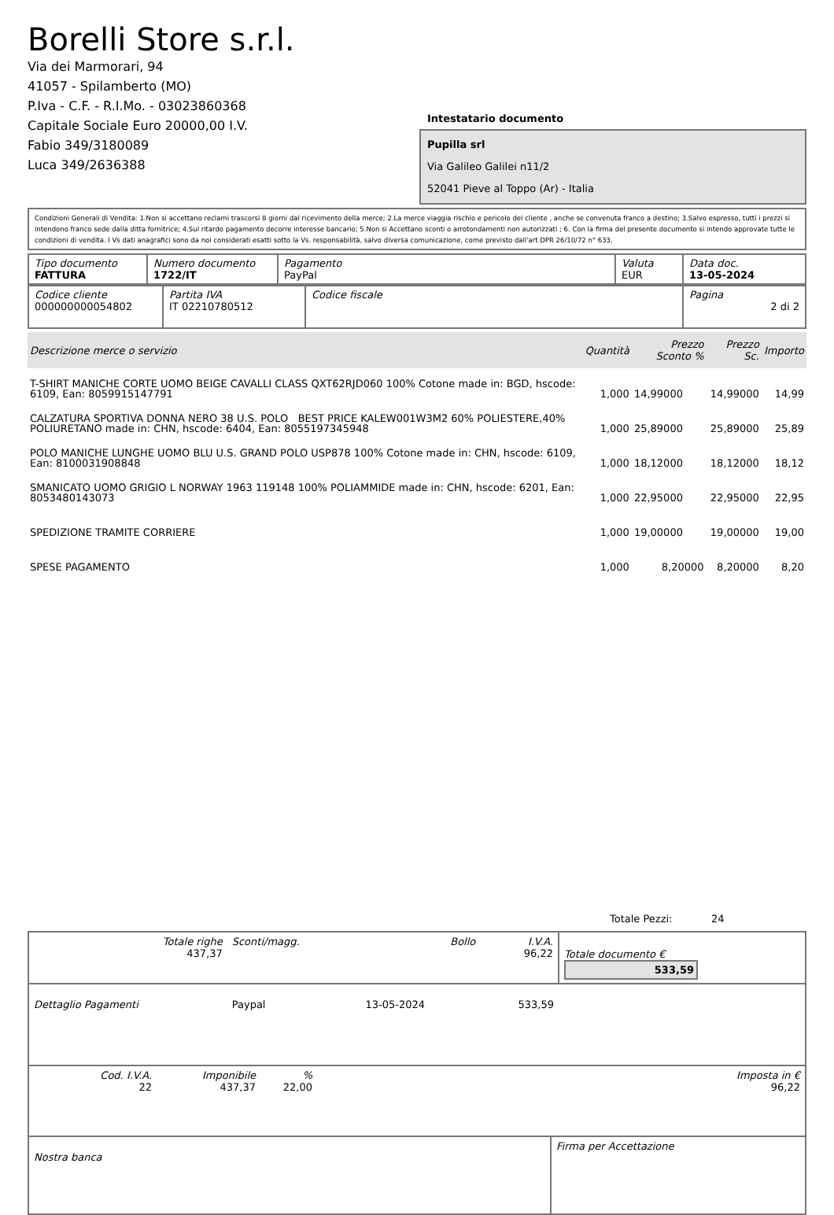Borelli Store s.r.l.
Via dei Marmorari, 94
41057 - Spilamberto (MO)
P.Iva - C.F. - R.I.Mo. - 03023860368
Capitale Sociale Euro 20000,00 I.V.
Fabio 349/3180089
Luca 349/2636388
Intestatario documento
Pupilla srl
Via Galileo Galilei n11/2
52041 Pieve al Toppo (Ar) - Italia
Condizioni Generali di Vendita: 1.Non si accettano reclami trascorsi 8 giorni dal ricevimento della merce; 2.La merce viaggia rischio e pericolo del cliente , anche se convenuta franco a destino; 3.Salvo espresso, tutti i prezzi si intendono franco sede dalla ditta fornitrice; 4.Sul ritardo pagamento decorre interesse bancario; 5.Non si Accettano sconti o arrotondamenti non autorizzati ; 6. Con la firma del presente documento si intendo approvate tutte le condizioni di vendita. I Vs dati anagrafici sono da noi considerati esatti sotto la Vs. responsabilità, salvo diversa comunicazione, come previsto dall'art DPR 26/10/72 n° 633.
| Tipo documento FATTURA | Numero documento 1722/IT | Pagamento PayPal | Valuta EUR | Data doc. 13-05-2024 |
| Codice cliente 000000000054802 | Partita IVA IT 02210780512 | Codice fiscale | Pagina 2 di 2 |
| Descrizione merce o servizio | Quantità | Prezzo Sconto % | Prezzo Sc. | Importo |
| --- | --- | --- | --- | --- |
| T-SHIRT MANICHE CORTE UOMO BEIGE CAVALLI CLASS QXT62RJD060 100% Cotone made in: BGD, hscode: 6109, Ean: 8059915147791 | 1,000 | 14,99000 | 14,99000 | 14,99 |
| CALZATURA SPORTIVA DONNA NERO 38 U.S. POLO BEST PRICE KALEW001W3M2 60% POLIESTERE,40% POLIURETANO made in: CHN, hscode: 6404, Ean: 8055197345948 | 1,000 | 25,89000 | 25,89000 | 25,89 |
| POLO MANICHE LUNGHE UOMO BLU U.S. GRAND POLO USP878 100% Cotone made in: CHN, hscode: 6109, Ean: 8100031908848 | 1,000 | 18,12000 | 18,12000 | 18,12 |
| SMANICATO UOMO GRIGIO L NORWAY 1963 119148 100% POLIAMMIDE made in: CHN, hscode: 6201, Ean: 8053480143073 | 1,000 | 22,95000 | 22,95000 | 22,95 |
| SPEDIZIONE TRAMITE CORRIERE | 1,000 | 19,00000 | 19,00000 | 19,00 |
| SPESE PAGAMENTO | 1,000 | 8,20000 | 8,20000 | 8,20 |
Totale Pezzi: 24
| Totale righe 437,37 | Sconti/magg. | Bollo | I.V.A. 96,22 | Totale documento € 533,59 |
| Dettaglio Pagamenti | Paypal | 13-05-2024 | 533,59 | |
| Cod. I.V.A. 22 | Imponibile 437,37 | % 22,00 | Imposta in € 96,22 |
| Nostra banca | Firma per Accettazione |